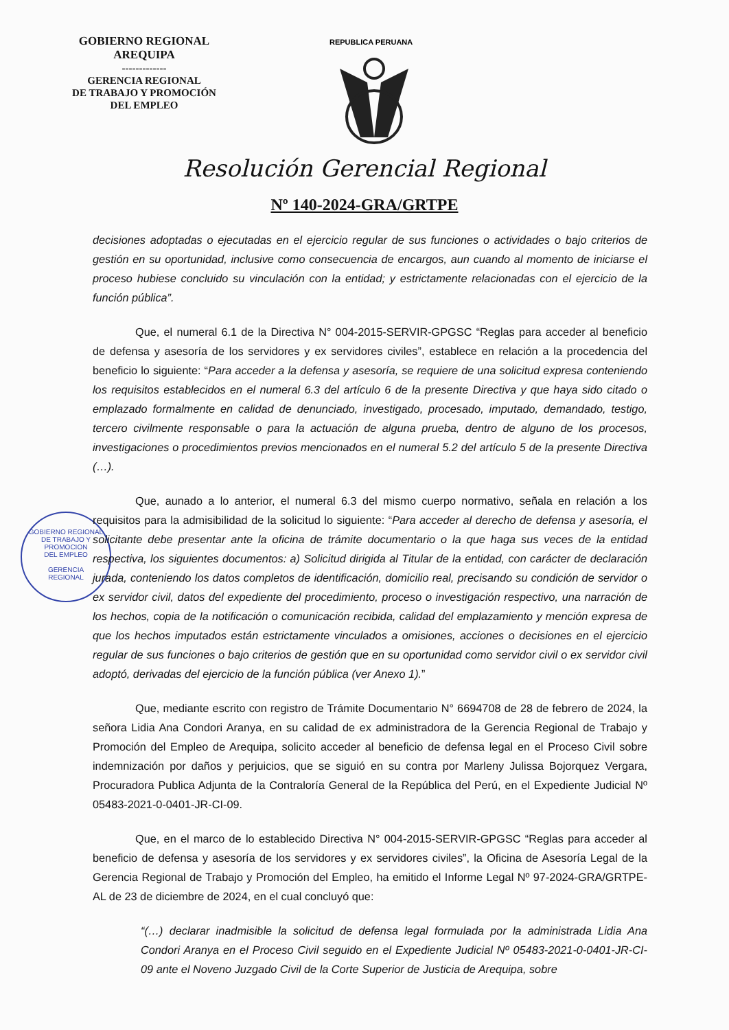GOBIERNO REGIONAL
AREQUIPA
-------------
GERENCIA REGIONAL
DE TRABAJO Y PROMOCIÓN
DEL EMPLEO
REPUBLICA PERUANA
Resolución Gerencial Regional
Nº 140-2024-GRA/GRTPE
GOBIERNO REGIONAL
DE TRABAJO Y PROMOCION
DEL EMPLEO
GERENCIA
REGIONAL
decisiones adoptadas o ejecutadas en el ejercicio regular de sus funciones o actividades o bajo criterios de gestión en su oportunidad, inclusive como consecuencia de encargos, aun cuando al momento de iniciarse el proceso hubiese concluido su vinculación con la entidad; y estrictamente relacionadas con el ejercicio de la función pública”.
Que, el numeral 6.1 de la Directiva N° 004-2015-SERVIR-GPGSC “Reglas para acceder al beneficio de defensa y asesoría de los servidores y ex servidores civiles”, establece en relación a la procedencia del beneficio lo siguiente: “Para acceder a la defensa y asesoría, se requiere de una solicitud expresa conteniendo los requisitos establecidos en el numeral 6.3 del artículo 6 de la presente Directiva y que haya sido citado o emplazado formalmente en calidad de denunciado, investigado, procesado, imputado, demandado, testigo, tercero civilmente responsable o para la actuación de alguna prueba, dentro de alguno de los procesos, investigaciones o procedimientos previos mencionados en el numeral 5.2 del artículo 5 de la presente Directiva (…).
Que, aunado a lo anterior, el numeral 6.3 del mismo cuerpo normativo, señala en relación a los requisitos para la admisibilidad de la solicitud lo siguiente: “Para acceder al derecho de defensa y asesoría, el solicitante debe presentar ante la oficina de trámite documentario o la que haga sus veces de la entidad respectiva, los siguientes documentos: a) Solicitud dirigida al Titular de la entidad, con carácter de declaración jurada, conteniendo los datos completos de identificación, domicilio real, precisando su condición de servidor o ex servidor civil, datos del expediente del procedimiento, proceso o investigación respectivo, una narración de los hechos, copia de la notificación o comunicación recibida, calidad del emplazamiento y mención expresa de que los hechos imputados están estrictamente vinculados a omisiones, acciones o decisiones en el ejercicio regular de sus funciones o bajo criterios de gestión que en su oportunidad como servidor civil o ex servidor civil adoptó, derivadas del ejercicio de la función pública (ver Anexo 1).”
Que, mediante escrito con registro de Trámite Documentario N° 6694708 de 28 de febrero de 2024, la señora Lidia Ana Condori Aranya, en su calidad de ex administradora de la Gerencia Regional de Trabajo y Promoción del Empleo de Arequipa, solicito acceder al beneficio de defensa legal en el Proceso Civil sobre indemnización por daños y perjuicios, que se siguió en su contra por Marleny Julissa Bojorquez Vergara, Procuradora Publica Adjunta de la Contraloría General de la República del Perú, en el Expediente Judicial Nº 05483-2021-0-0401-JR-CI-09.
Que, en el marco de lo establecido Directiva N° 004-2015-SERVIR-GPGSC “Reglas para acceder al beneficio de defensa y asesoría de los servidores y ex servidores civiles”, la Oficina de Asesoría Legal de la Gerencia Regional de Trabajo y Promoción del Empleo, ha emitido el Informe Legal Nº 97-2024-GRA/GRTPE-AL de 23 de diciembre de 2024, en el cual concluyó que:
“(…) declarar inadmisible la solicitud de defensa legal formulada por la administrada Lidia Ana Condori Aranya en el Proceso Civil seguido en el Expediente Judicial Nº 05483-2021-0-0401-JR-CI-09 ante el Noveno Juzgado Civil de la Corte Superior de Justicia de Arequipa, sobre